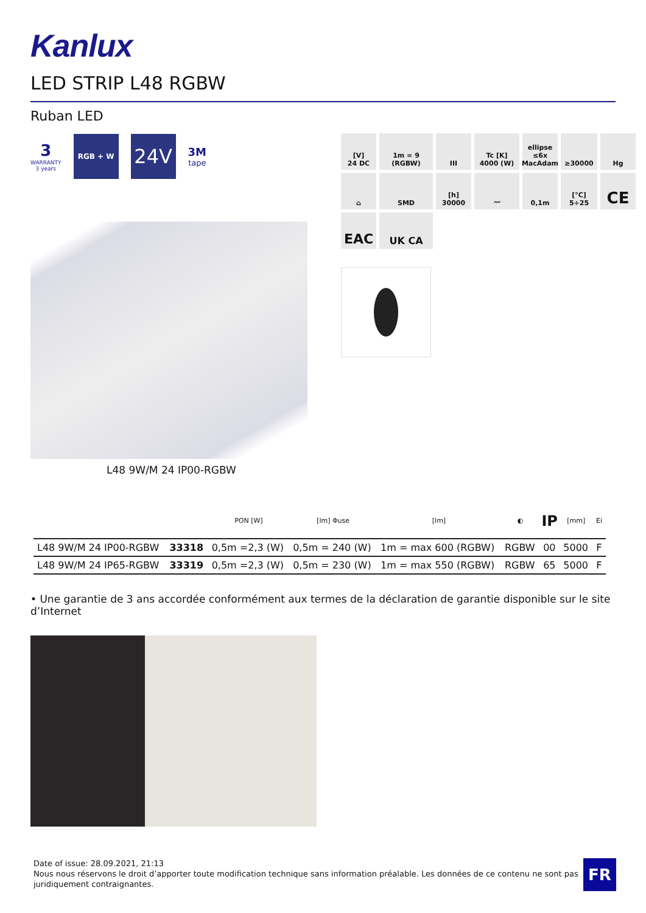Kanlux
LED STRIP L48 RGBW
Ruban LED
3
WARRANTY
3 years
RGB + W
24V
3M
tape
L48 9W/M 24 IP00-RGBW
[V]
24 DC
1m = 9
(RGBW)
III
Tc [K]
4000 (W)
ellipse ≤6x MacAdam
≥30000
Hg
⌂
SMD
[h]
30000
〰
0,1m
[°C]
5÷25
CE
EAC
UK CA
| | | PON [W] | [lm] Φuse | [lm] | ◐ | IP | [mm] | Ei |
| --- | --- | --- | --- | --- | --- | --- | --- | --- |
| L48 9W/M 24 IP00-RGBW | 33318 | 0,5m =2,3 (W) | 0,5m = 240 (W) | 1m = max 600 (RGBW) | RGBW | 00 | 5000 | F |
| L48 9W/M 24 IP65-RGBW | 33319 | 0,5m =2,3 (W) | 0,5m = 230 (W) | 1m = max 550 (RGBW) | RGBW | 65 | 5000 | F |
• Une garantie de 3 ans accordée conformément aux termes de la déclaration de garantie disponible sur le site d’Internet
Date of issue: 28.09.2021, 21:13
Nous nous réservons le droit d’apporter toute modification technique sans information préalable. Les données de ce contenu ne sont pas juridiquement contraignantes.
FR